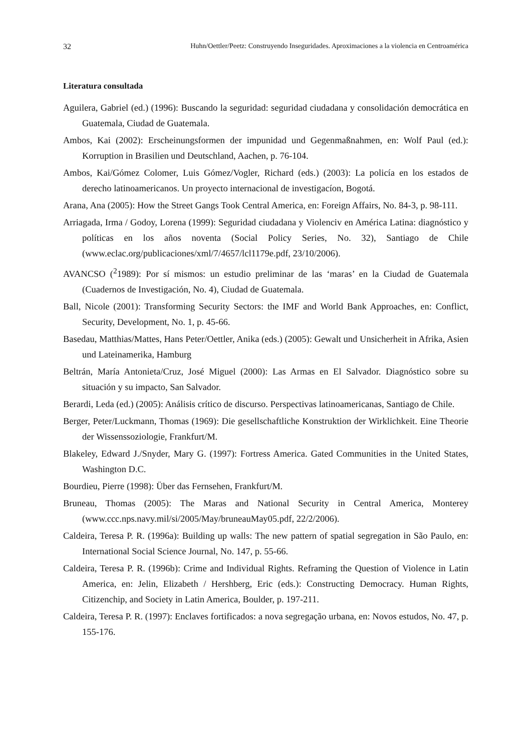32 Huhn/Oettler/Peetz: Construyendo Inseguridades. Aproximaciones a la violencia en Centroamérica
Literatura consultada
Aguilera, Gabriel (ed.) (1996): Buscando la seguridad: seguridad ciudadana y consolidación democrática en Guatemala, Ciudad de Guatemala.
Ambos, Kai (2002): Erscheinungsformen der impunidad und Gegenmaßnahmen, en: Wolf Paul (ed.): Korruption in Brasilien und Deutschland, Aachen, p. 76-104.
Ambos, Kai/Gómez Colomer, Luis Gómez/Vogler, Richard (eds.) (2003): La policía en los estados de derecho latinoamericanos. Un proyecto internacional de investigacíon, Bogotá.
Arana, Ana (2005): How the Street Gangs Took Central America, en: Foreign Affairs, No. 84-3, p. 98-111.
Arriagada, Irma / Godoy, Lorena (1999): Seguridad ciudadana y Violenciv en América Latina: diagnóstico y políticas en los años noventa (Social Policy Series, No. 32), Santiago de Chile (www.eclac.org/publicaciones/xml/7/4657/lcl1179e.pdf, 23/10/2006).
AVANCSO (<sup>2</sup>1989): Por sí mismos: un estudio preliminar de las ‘maras’ en la Ciudad de Guatemala (Cuadernos de Investigación, No. 4), Ciudad de Guatemala.
Ball, Nicole (2001): Transforming Security Sectors: the IMF and World Bank Approaches, en: Conflict, Security, Development, No. 1, p. 45-66.
Basedau, Matthias/Mattes, Hans Peter/Oettler, Anika (eds.) (2005): Gewalt und Unsicherheit in Afrika, Asien und Lateinamerika, Hamburg
Beltrán, María Antonieta/Cruz, José Miguel (2000): Las Armas en El Salvador. Diagnóstico sobre su situación y su impacto, San Salvador.
Berardi, Leda (ed.) (2005): Análisis crítico de discurso. Perspectivas latinoamericanas, Santiago de Chile.
Berger, Peter/Luckmann, Thomas (1969): Die gesellschaftliche Konstruktion der Wirklichkeit. Eine Theorie der Wissenssoziologie, Frankfurt/M.
Blakeley, Edward J./Snyder, Mary G. (1997): Fortress America. Gated Communities in the United States, Washington D.C.
Bourdieu, Pierre (1998): Über das Fernsehen, Frankfurt/M.
Bruneau, Thomas (2005): The Maras and National Security in Central America, Monterey (www.ccc.nps.navy.mil/si/2005/May/bruneauMay05.pdf, 22/2/2006).
Caldeira, Teresa P. R. (1996a): Building up walls: The new pattern of spatial segregation in São Paulo, en: International Social Science Journal, No. 147, p. 55-66.
Caldeira, Teresa P. R. (1996b): Crime and Individual Rights. Reframing the Question of Violence in Latin America, en: Jelin, Elizabeth / Hershberg, Eric (eds.): Constructing Democracy. Human Rights, Citizenchip, and Society in Latin America, Boulder, p. 197-211.
Caldeira, Teresa P. R. (1997): Enclaves fortificados: a nova segregação urbana, en: Novos estudos, No. 47, p. 155-176.